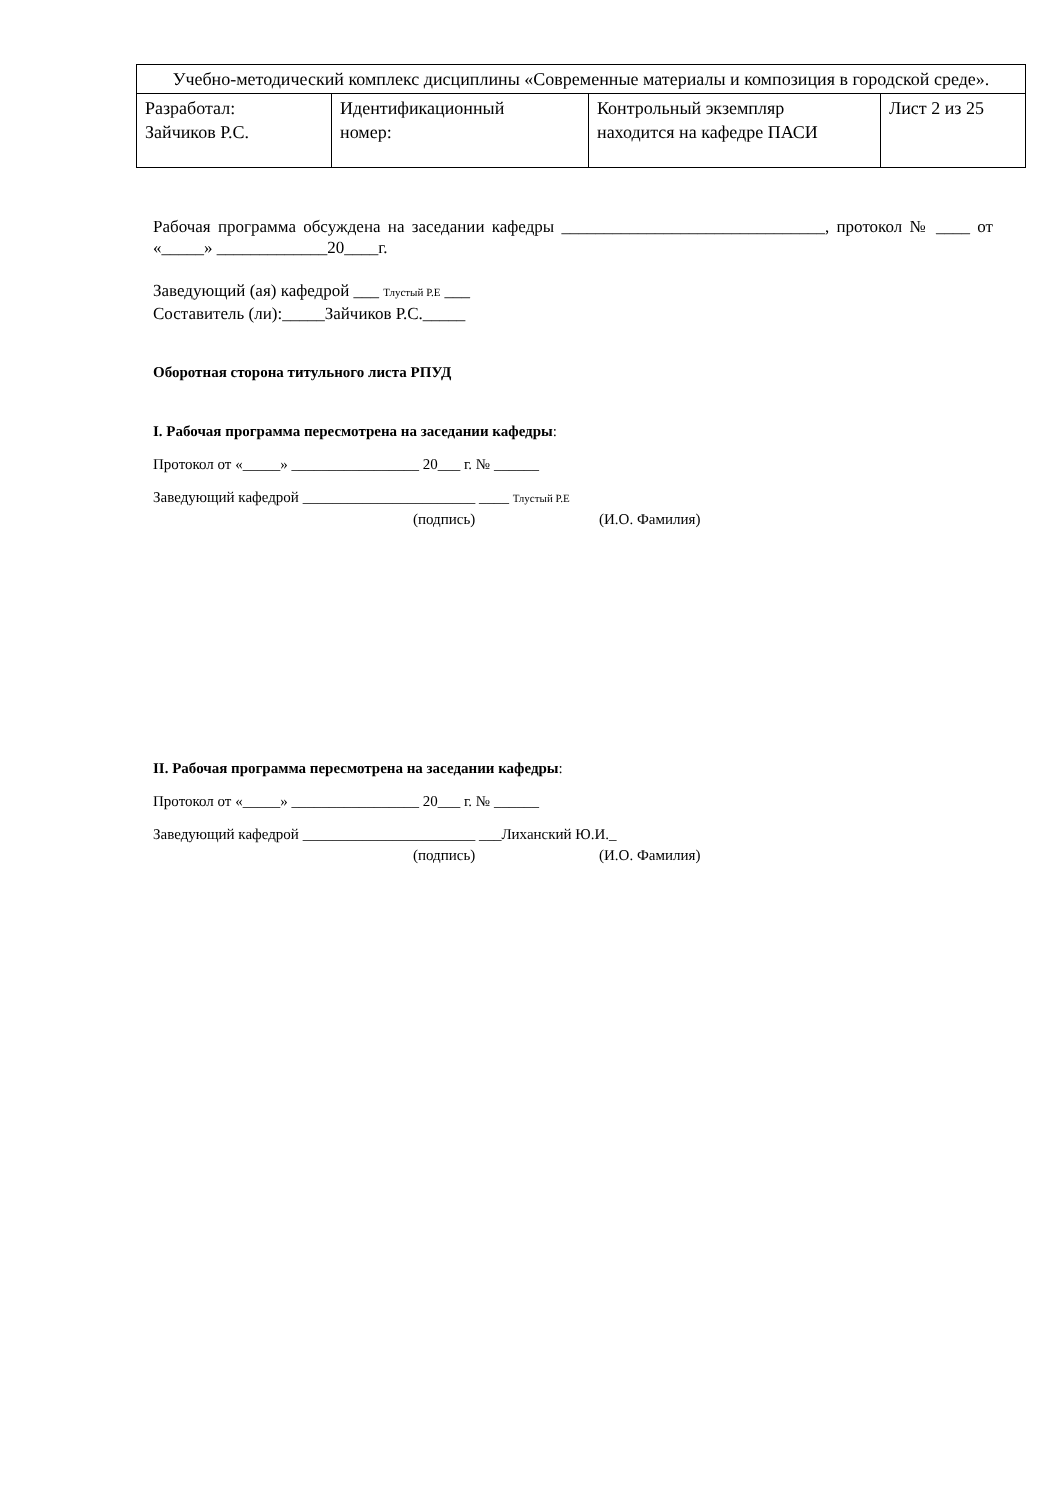| Учебно-методический комплекс дисциплины «Современные материалы и композиция в городской среде». | | | |
| Разработал: Зайчиков Р.С. | Идентификационный номер: | Контрольный экземпляр находится на кафедре ПАСИ | Лист 2 из 25 |
Рабочая программа обсуждена на заседании кафедры _______________________________, протокол № ____ от «_____» _____________20____г.
Заведующий (ая) кафедрой ___ Тлустый Р.Е ___
Составитель (ли):_____Зайчиков Р.С._____
Оборотная сторона титульного листа РПУД
I. Рабочая программа пересмотрена на заседании кафедры:
Протокол от «_____» _________________ 20___ г. № ______
Заведующий кафедрой _______________________ ____ Тлустый Р.Е
(подпись) (И.О. Фамилия)
II. Рабочая программа пересмотрена на заседании кафедры:
Протокол от «_____» _________________ 20___ г. № ______
Заведующий кафедрой _______________________ ___Лиханский Ю.И._
(подпись) (И.О. Фамилия)